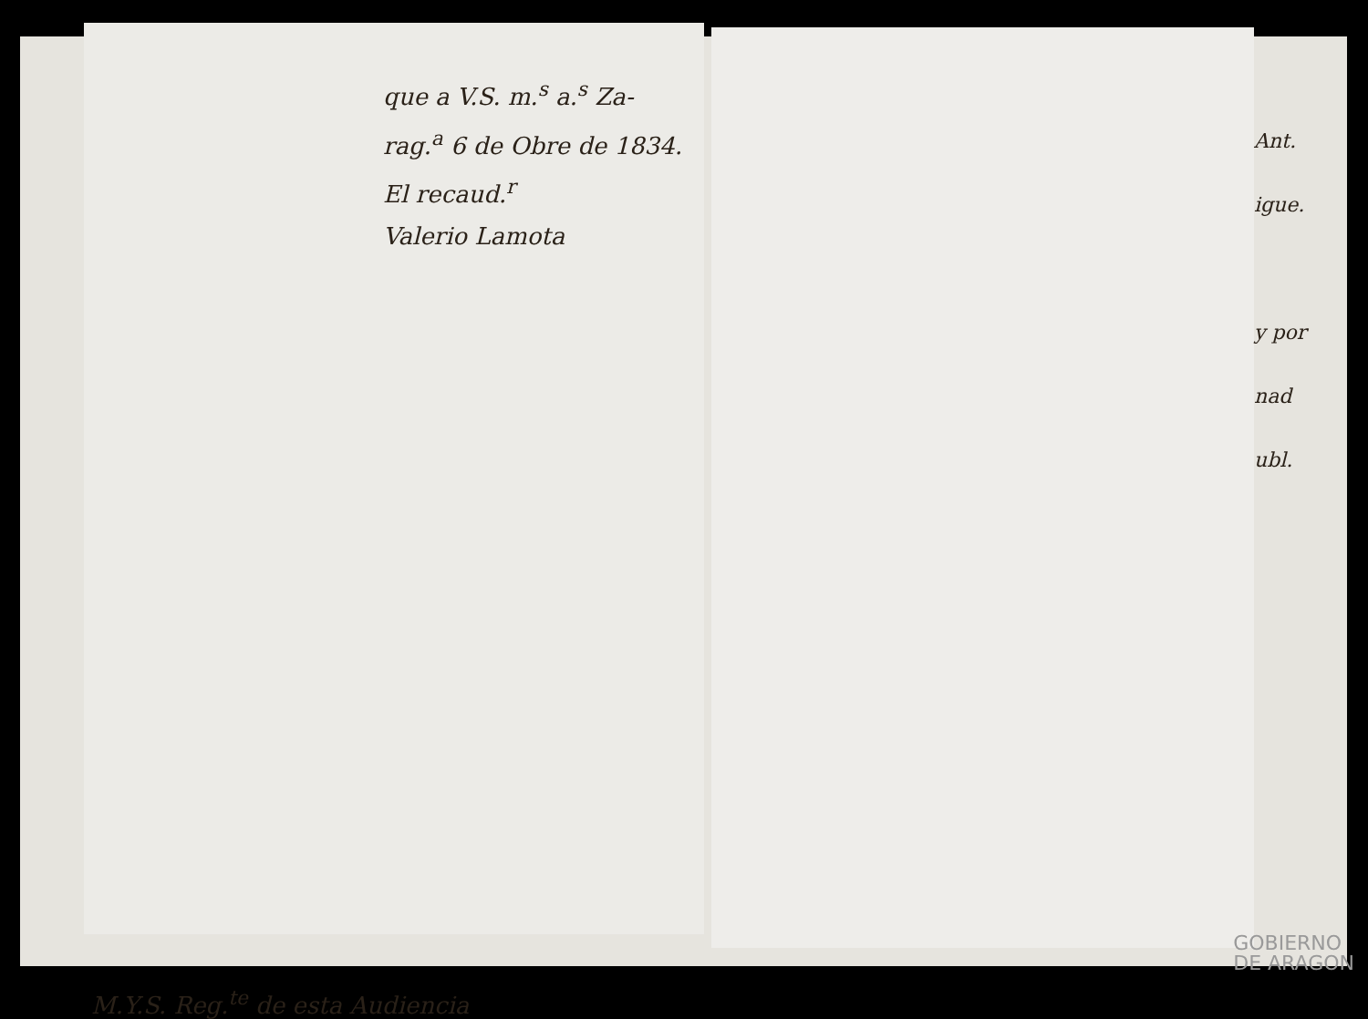que a V.S. m.<sup>s</sup> a.<sup>s</sup> Za-
rag.<sup>a</sup> 6 de Obre de 1834.
El recaud.<sup>r</sup>
Valerio Lamota
M.Y.S. Reg.<sup>te</sup> de esta Audiencia
Ant.
igue.
y por
nad
ubl.
GOBIERNO
DE ARAGON